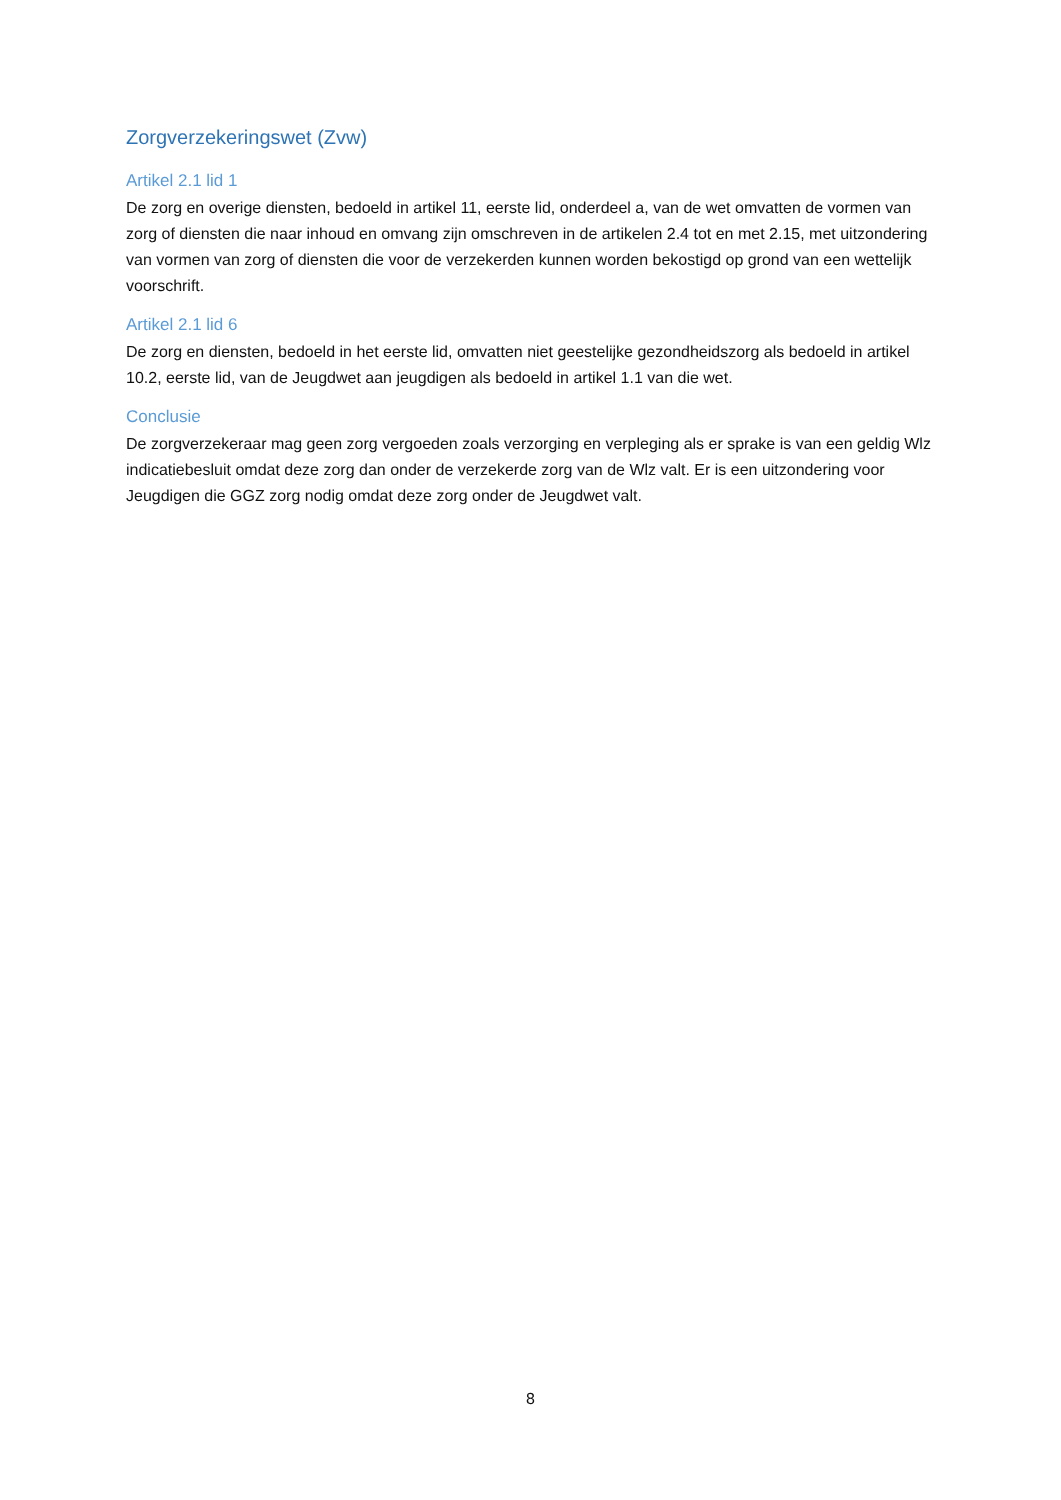Zorgverzekeringswet (Zvw)
Artikel 2.1 lid 1
De zorg en overige diensten, bedoeld in artikel 11, eerste lid, onderdeel a, van de wet omvatten de vormen van zorg of diensten die naar inhoud en omvang zijn omschreven in de artikelen 2.4 tot en met 2.15, met uitzondering van vormen van zorg of diensten die voor de verzekerden kunnen worden bekostigd op grond van een wettelijk voorschrift.
Artikel 2.1 lid 6
De zorg en diensten, bedoeld in het eerste lid, omvatten niet geestelijke gezondheidszorg als bedoeld in artikel 10.2, eerste lid, van de Jeugdwet aan jeugdigen als bedoeld in artikel 1.1 van die wet.
Conclusie
De zorgverzekeraar mag geen zorg vergoeden zoals verzorging en verpleging als er sprake is van een geldig Wlz indicatiebesluit omdat deze zorg dan onder de verzekerde zorg van de Wlz valt. Er is een uitzondering voor Jeugdigen die GGZ zorg nodig omdat deze zorg onder de Jeugdwet valt.
8